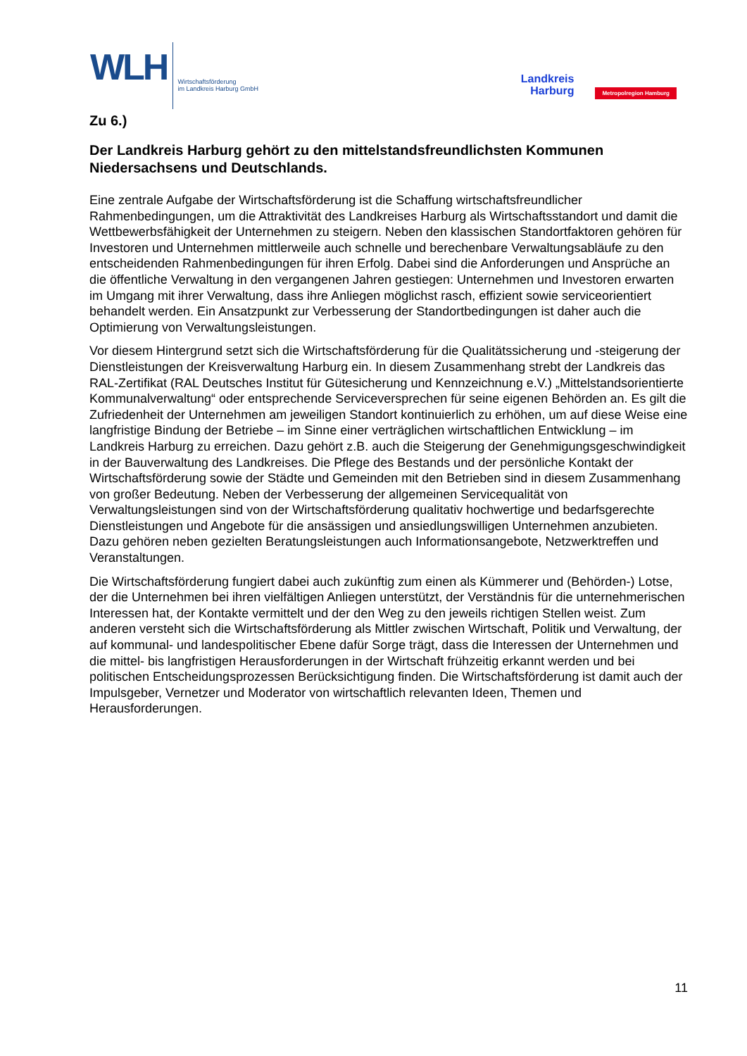WLH
Wirtschaftsförderung
im Landkreis Harburg GmbH
Landkreis
Harburg
Metropolregion Hamburg
Zu 6.)
Der Landkreis Harburg gehört zu den mittelstandsfreundlichsten Kommunen Niedersachsens und Deutschlands.
Eine zentrale Aufgabe der Wirtschaftsförderung ist die Schaffung wirtschaftsfreundlicher Rahmenbedingungen, um die Attraktivität des Landkreises Harburg als Wirtschaftsstandort und damit die Wettbewerbsfähigkeit der Unternehmen zu steigern. Neben den klassischen Standortfaktoren gehören für Investoren und Unternehmen mittlerweile auch schnelle und berechenbare Verwaltungsabläufe zu den entscheidenden Rahmenbedingungen für ihren Erfolg. Dabei sind die Anforderungen und Ansprüche an die öffentliche Verwaltung in den vergangenen Jahren gestiegen: Unternehmen und Investoren erwarten im Umgang mit ihrer Verwaltung, dass ihre Anliegen möglichst rasch, effizient sowie serviceorientiert behandelt werden. Ein Ansatzpunkt zur Verbesserung der Standortbedingungen ist daher auch die Optimierung von Verwaltungsleistungen.
Vor diesem Hintergrund setzt sich die Wirtschaftsförderung für die Qualitätssicherung und -steigerung der Dienstleistungen der Kreisverwaltung Harburg ein. In diesem Zusammenhang strebt der Landkreis das RAL-Zertifikat (RAL Deutsches Institut für Gütesicherung und Kennzeichnung e.V.) „Mittelstandsorientierte Kommunalverwaltung“ oder entsprechende Serviceversprechen für seine eigenen Behörden an. Es gilt die Zufriedenheit der Unternehmen am jeweiligen Standort kontinuierlich zu erhöhen, um auf diese Weise eine langfristige Bindung der Betriebe – im Sinne einer verträglichen wirtschaftlichen Entwicklung – im Landkreis Harburg zu erreichen. Dazu gehört z.B. auch die Steigerung der Genehmigungsgeschwindigkeit in der Bauverwaltung des Landkreises. Die Pflege des Bestands und der persönliche Kontakt der Wirtschaftsförderung sowie der Städte und Gemeinden mit den Betrieben sind in diesem Zusammenhang von großer Bedeutung. Neben der Verbesserung der allgemeinen Servicequalität von Verwaltungsleistungen sind von der Wirtschaftsförderung qualitativ hochwertige und bedarfsgerechte Dienstleistungen und Angebote für die ansässigen und ansiedlungswilligen Unternehmen anzubieten. Dazu gehören neben gezielten Beratungsleistungen auch Informationsangebote, Netzwerktreffen und Veranstaltungen.
Die Wirtschaftsförderung fungiert dabei auch zukünftig zum einen als Kümmerer und (Behörden-) Lotse, der die Unternehmen bei ihren vielfältigen Anliegen unterstützt, der Verständnis für die unternehmerischen Interessen hat, der Kontakte vermittelt und der den Weg zu den jeweils richtigen Stellen weist. Zum anderen versteht sich die Wirtschaftsförderung als Mittler zwischen Wirtschaft, Politik und Verwaltung, der auf kommunal- und landespolitischer Ebene dafür Sorge trägt, dass die Interessen der Unternehmen und die mittel- bis langfristigen Herausforderungen in der Wirtschaft frühzeitig erkannt werden und bei politischen Entscheidungsprozessen Berücksichtigung finden. Die Wirtschaftsförderung ist damit auch der Impulsgeber, Vernetzer und Moderator von wirtschaftlich relevanten Ideen, Themen und Herausforderungen.
11